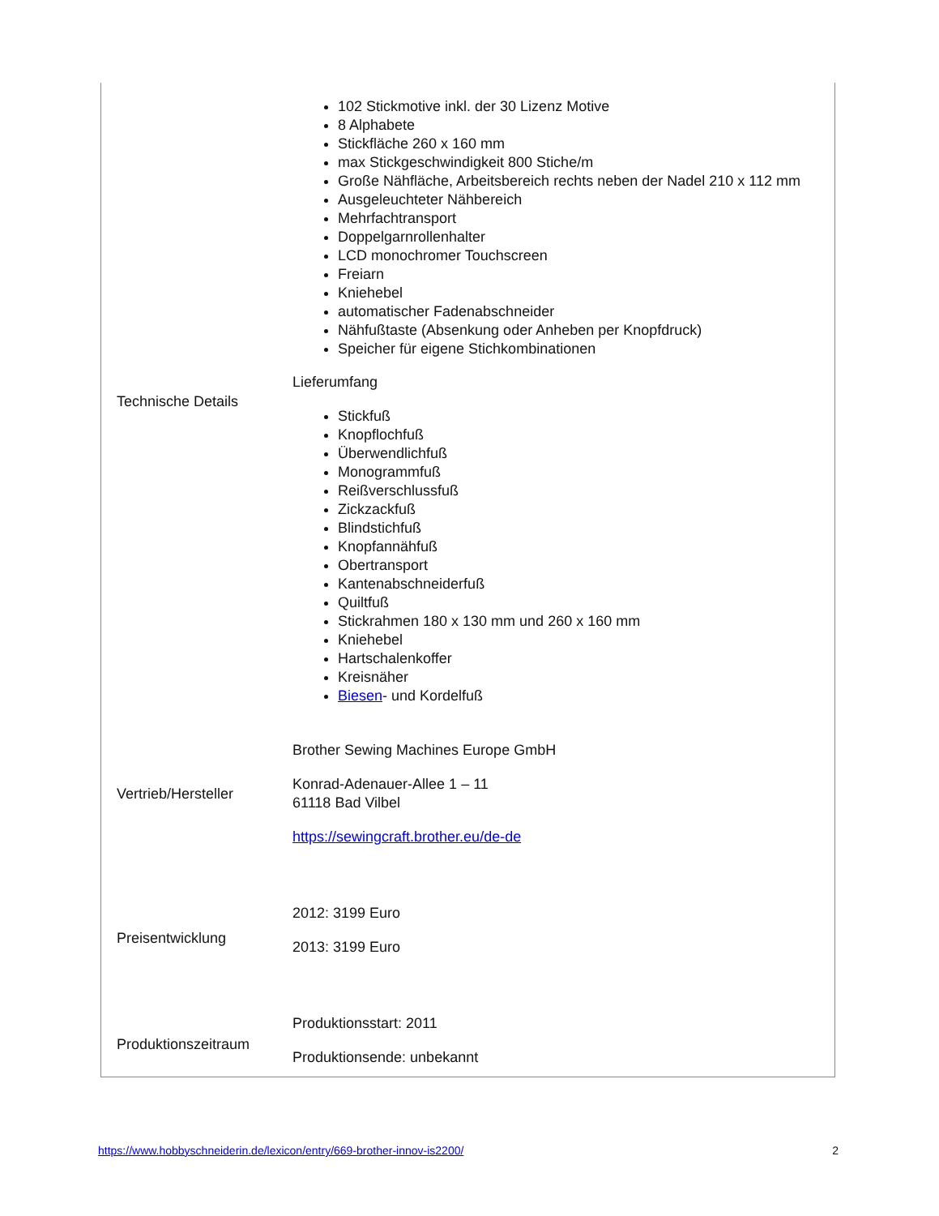| Technische Details | 102 Stickmotive inkl. der 30 Lizenz Motive 8 Alphabete Stickfläche 260 x 160 mm max Stickgeschwindigkeit 800 Stiche/m Große Nähfläche, Arbeitsbereich rechts neben der Nadel 210 x 112 mm Ausgeleuchteter Nähbereich Mehrfachtransport Doppelgarnrollenhalter LCD monochromer Touchscreen Freiarn Kniehebel automatischer Fadenabschneider Nähfußtaste (Absenkung oder Anheben per Knopfdruck) Speicher für eigene Stichkombinationen Lieferumfang Stickfuß Knopflochfuß Überwendlichfuß Monogrammfuß Reißverschlussfuß Zickzackfuß Blindstichfuß Knopfannähfuß Obertransport Kantenabschneiderfuß Quiltfuß Stickrahmen 180 x 130 mm und 260 x 160 mm Kniehebel Hartschalenkoffer Kreisnäher Biesen - und Kordelfuß |
| Vertrieb/Hersteller | Brother Sewing Machines Europe GmbH Konrad-Adenauer-Allee 1 – 11 61118 Bad Vilbel https://sewingcraft.brother.eu/de-de |
| Preisentwicklung | 2012: 3199 Euro 2013: 3199 Euro |
| Produktionszeitraum | Produktionsstart: 2011 Produktionsende: unbekannt |
https://www.hobbyschneiderin.de/lexicon/entry/669-brother-innov-is2200/ 2